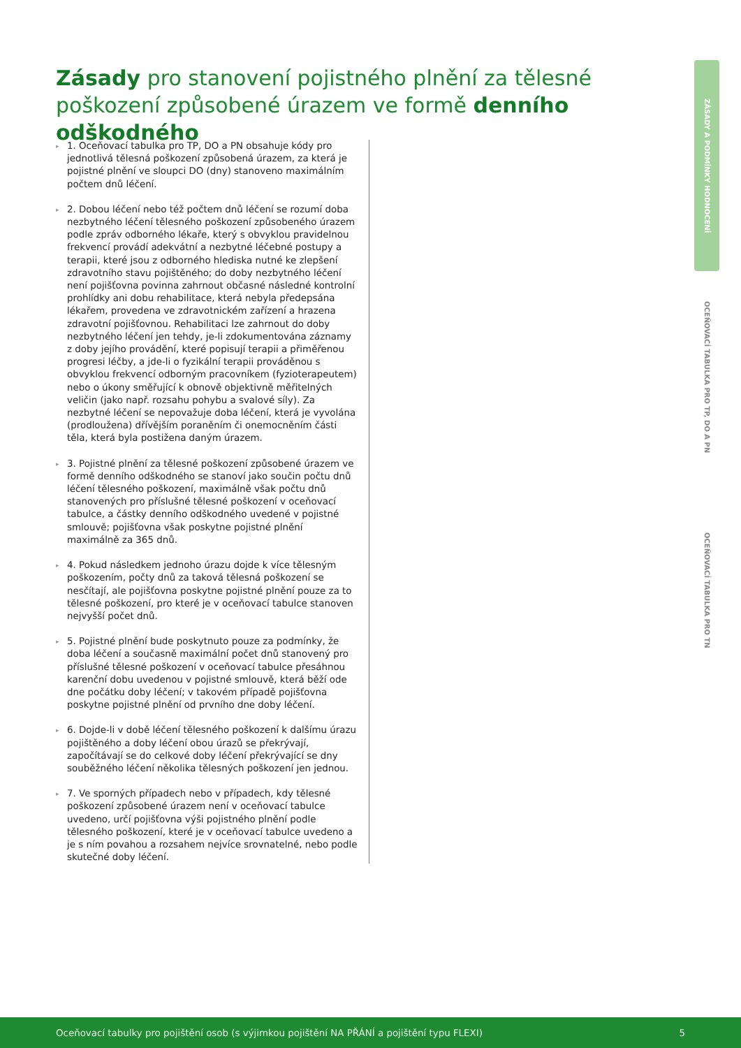Zásady pro stanovení pojistného plnění za tělesné poškození způsobené úrazem ve formě denního odškodného
▸ 1. Oceňovací tabulka pro TP, DO a PN obsahuje kódy pro jednotlivá tělesná poškození způsobená úrazem, za která je pojistné plnění ve sloupci DO (dny) stanoveno maximálním počtem dnů léčení.
▸ 2. Dobou léčení nebo též počtem dnů léčení se rozumí doba nezbytného léčení tělesného poškození způsobeného úrazem podle zpráv odborného lékaře, který s obvyklou pravidelnou frekvencí provádí adekvátní a nezbytné léčebné postupy a terapii, které jsou z odborného hlediska nutné ke zlepšení zdravotního stavu pojištěného; do doby nezbytného léčení není pojišťovna povinna zahrnout občasné následné kontrolní prohlídky ani dobu rehabilitace, která nebyla předepsána lékařem, provedena ve zdravotnickém zařízení a hrazena zdravotní pojišťovnou. Rehabilitaci lze zahrnout do doby nezbytného léčení jen tehdy, je-li zdokumentována záznamy z doby jejího provádění, které popisují terapii a přiměřenou progresi léčby, a jde-li o fyzikální terapii prováděnou s obvyklou frekvencí odborným pracovníkem (fyzioterapeutem) nebo o úkony směřující k obnově objektivně měřitelných veličin (jako např. rozsahu pohybu a svalové síly). Za nezbytné léčení se nepovažuje doba léčení, která je vyvolána (prodloužena) dřívějším poraněním či onemocněním části těla, která byla postižena daným úrazem.
▸ 3. Pojistné plnění za tělesné poškození způsobené úrazem ve formě denního odškodného se stanoví jako součin počtu dnů léčení tělesného poškození, maximálně však počtu dnů stanovených pro příslušné tělesné poškození v oceňovací tabulce, a částky denního odškodného uvedené v pojistné smlouvě; pojišťovna však poskytne pojistné plnění maximálně za 365 dnů.
▸ 4. Pokud následkem jednoho úrazu dojde k více tělesným poškozením, počty dnů za taková tělesná poškození se nesčítají, ale pojišťovna poskytne pojistné plnění pouze za to tělesné poškození, pro které je v oceňovací tabulce stanoven nejvyšší počet dnů.
▸ 5. Pojistné plnění bude poskytnuto pouze za podmínky, že doba léčení a současně maximální počet dnů stanovený pro příslušné tělesné poškození v oceňovací tabulce přesáhnou karenční dobu uvedenou v pojistné smlouvě, která běží ode dne počátku doby léčení; v takovém případě pojišťovna poskytne pojistné plnění od prvního dne doby léčení.
▸ 6. Dojde-li v době léčení tělesného poškození k dalšímu úrazu pojištěného a doby léčení obou úrazů se překrývají, započítávají se do celkové doby léčení překrývající se dny souběžného léčení několika tělesných poškození jen jednou.
▸ 7. Ve sporných případech nebo v případech, kdy tělesné poškození způsobené úrazem není v oceňovací tabulce uvedeno, určí pojišťovna výši pojistného plnění podle tělesného poškození, které je v oceňovací tabulce uvedeno a je s ním povahou a rozsahem nejvíce srovnatelné, nebo podle skutečné doby léčení.
ZÁSADY A PODMÍNKY HODNOCENÍ
OCEŇOVACÍ TABULKA PRO TP, DO A PN
OCEŇOVACÍ TABULKA PRO TN
Oceňovací tabulky pro pojištění osob (s výjimkou pojištění NA PŘÁNÍ a pojištění typu FLEXI) 5